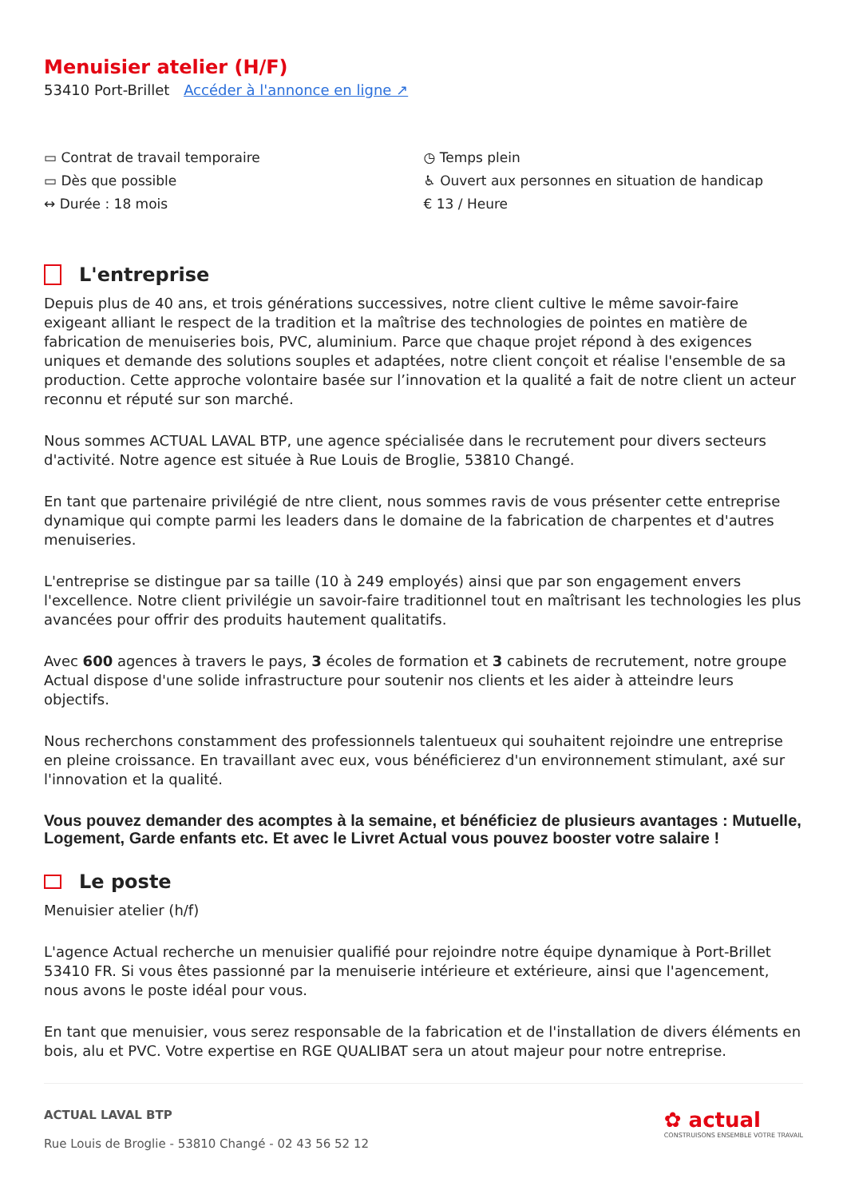Menuisier atelier (H/F)
53410 Port-Brillet Accéder à l'annonce en ligne ↗
▭ Contrat de travail temporaire
▭ Dès que possible
↔ Durée : 18 mois
◷ Temps plein
♿ Ouvert aux personnes en situation de handicap
€ 13 / Heure
L'entreprise
Depuis plus de 40 ans, et trois générations successives, notre client cultive le même savoir-faire exigeant alliant le respect de la tradition et la maîtrise des technologies de pointes en matière de fabrication de menuiseries bois, PVC, aluminium. Parce que chaque projet répond à des exigences uniques et demande des solutions souples et adaptées, notre client conçoit et réalise l'ensemble de sa production. Cette approche volontaire basée sur l’innovation et la qualité a fait de notre client un acteur reconnu et réputé sur son marché.
Nous sommes ACTUAL LAVAL BTP, une agence spécialisée dans le recrutement pour divers secteurs d'activité. Notre agence est située à Rue Louis de Broglie, 53810 Changé.
En tant que partenaire privilégié de ntre client, nous sommes ravis de vous présenter cette entreprise dynamique qui compte parmi les leaders dans le domaine de la fabrication de charpentes et d'autres menuiseries.
L'entreprise se distingue par sa taille (10 à 249 employés) ainsi que par son engagement envers l'excellence. Notre client privilégie un savoir-faire traditionnel tout en maîtrisant les technologies les plus avancées pour offrir des produits hautement qualitatifs.
Avec 600 agences à travers le pays, 3 écoles de formation et 3 cabinets de recrutement, notre groupe Actual dispose d'une solide infrastructure pour soutenir nos clients et les aider à atteindre leurs objectifs.
Nous recherchons constamment des professionnels talentueux qui souhaitent rejoindre une entreprise en pleine croissance. En travaillant avec eux, vous bénéficierez d'un environnement stimulant, axé sur l'innovation et la qualité.
Vous pouvez demander des acomptes à la semaine, et bénéficiez de plusieurs avantages : Mutuelle, Logement, Garde enfants etc. Et avec le Livret Actual vous pouvez booster votre salaire !
Le poste
Menuisier atelier (h/f)
L'agence Actual recherche un menuisier qualifié pour rejoindre notre équipe dynamique à Port-Brillet 53410 FR. Si vous êtes passionné par la menuiserie intérieure et extérieure, ainsi que l'agencement, nous avons le poste idéal pour vous.
En tant que menuisier, vous serez responsable de la fabrication et de l'installation de divers éléments en bois, alu et PVC. Votre expertise en RGE QUALIBAT sera un atout majeur pour notre entreprise.
ACTUAL LAVAL BTP
Rue Louis de Broglie - 53810 Changé - 02 43 56 52 12
✿ actual
CONSTRUISONS ENSEMBLE VOTRE TRAVAIL